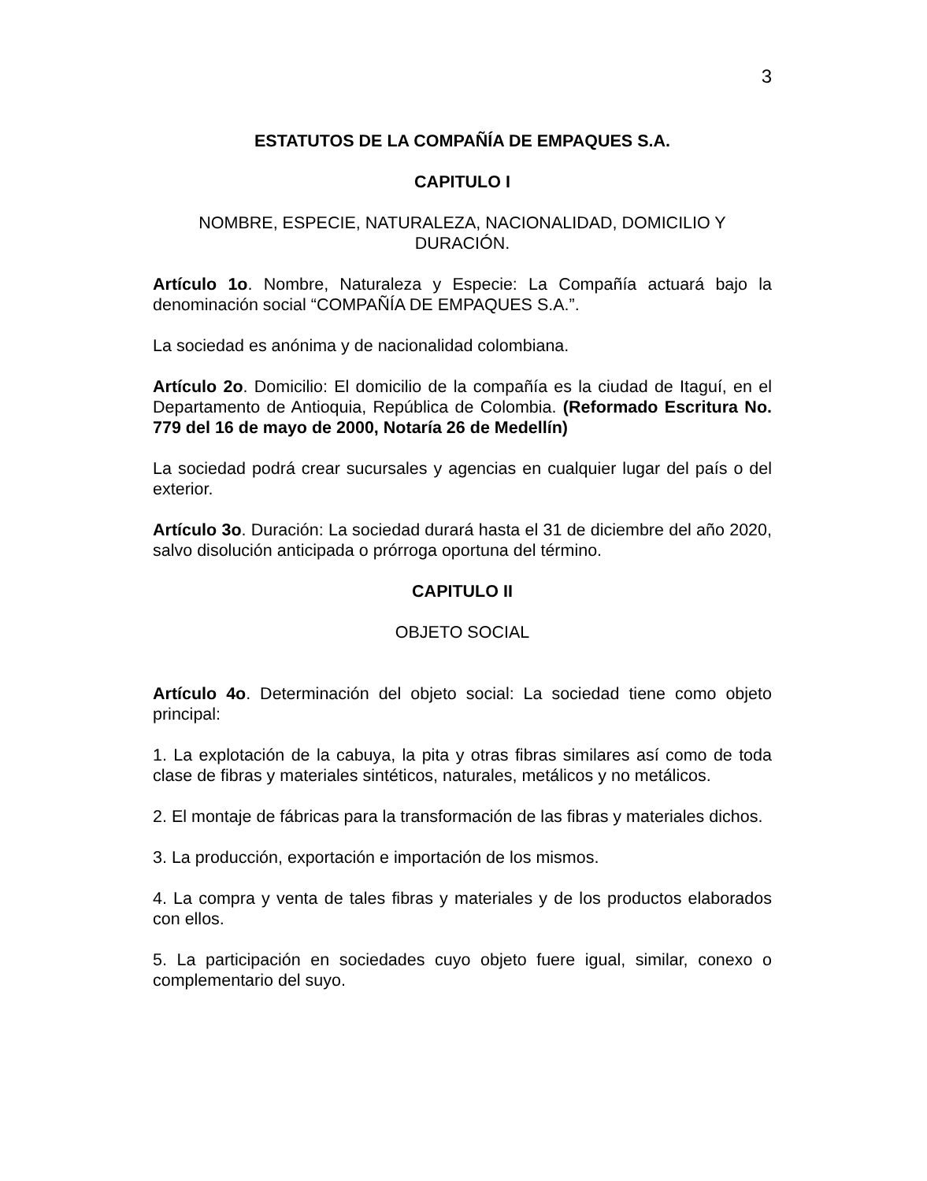3
ESTATUTOS DE LA COMPAÑÍA DE EMPAQUES S.A.
CAPITULO I
NOMBRE, ESPECIE, NATURALEZA, NACIONALIDAD, DOMICILIO Y DURACIÓN.
Artículo 1o. Nombre, Naturaleza y Especie: La Compañía actuará bajo la denominación social “COMPAÑÍA DE EMPAQUES S.A.”.
La sociedad es anónima y de nacionalidad colombiana.
Artículo 2o. Domicilio: El domicilio de la compañía es la ciudad de Itaguí, en el Departamento de Antioquia, República de Colombia. (Reformado Escritura No. 779 del 16 de mayo de 2000, Notaría 26 de Medellín)
La sociedad podrá crear sucursales y agencias en cualquier lugar del país o del exterior.
Artículo 3o. Duración: La sociedad durará hasta el 31 de diciembre del año 2020, salvo disolución anticipada o prórroga oportuna del término.
CAPITULO II
OBJETO SOCIAL
Artículo 4o. Determinación del objeto social: La sociedad tiene como objeto principal:
1. La explotación de la cabuya, la pita y otras fibras similares así como de toda clase de fibras y materiales sintéticos, naturales, metálicos y no metálicos.
2. El montaje de fábricas para la transformación de las fibras y materiales dichos.
3. La producción, exportación e importación de los mismos.
4. La compra y venta de tales fibras y materiales y de los productos elaborados con ellos.
5. La participación en sociedades cuyo objeto fuere igual, similar, conexo o complementario del suyo.